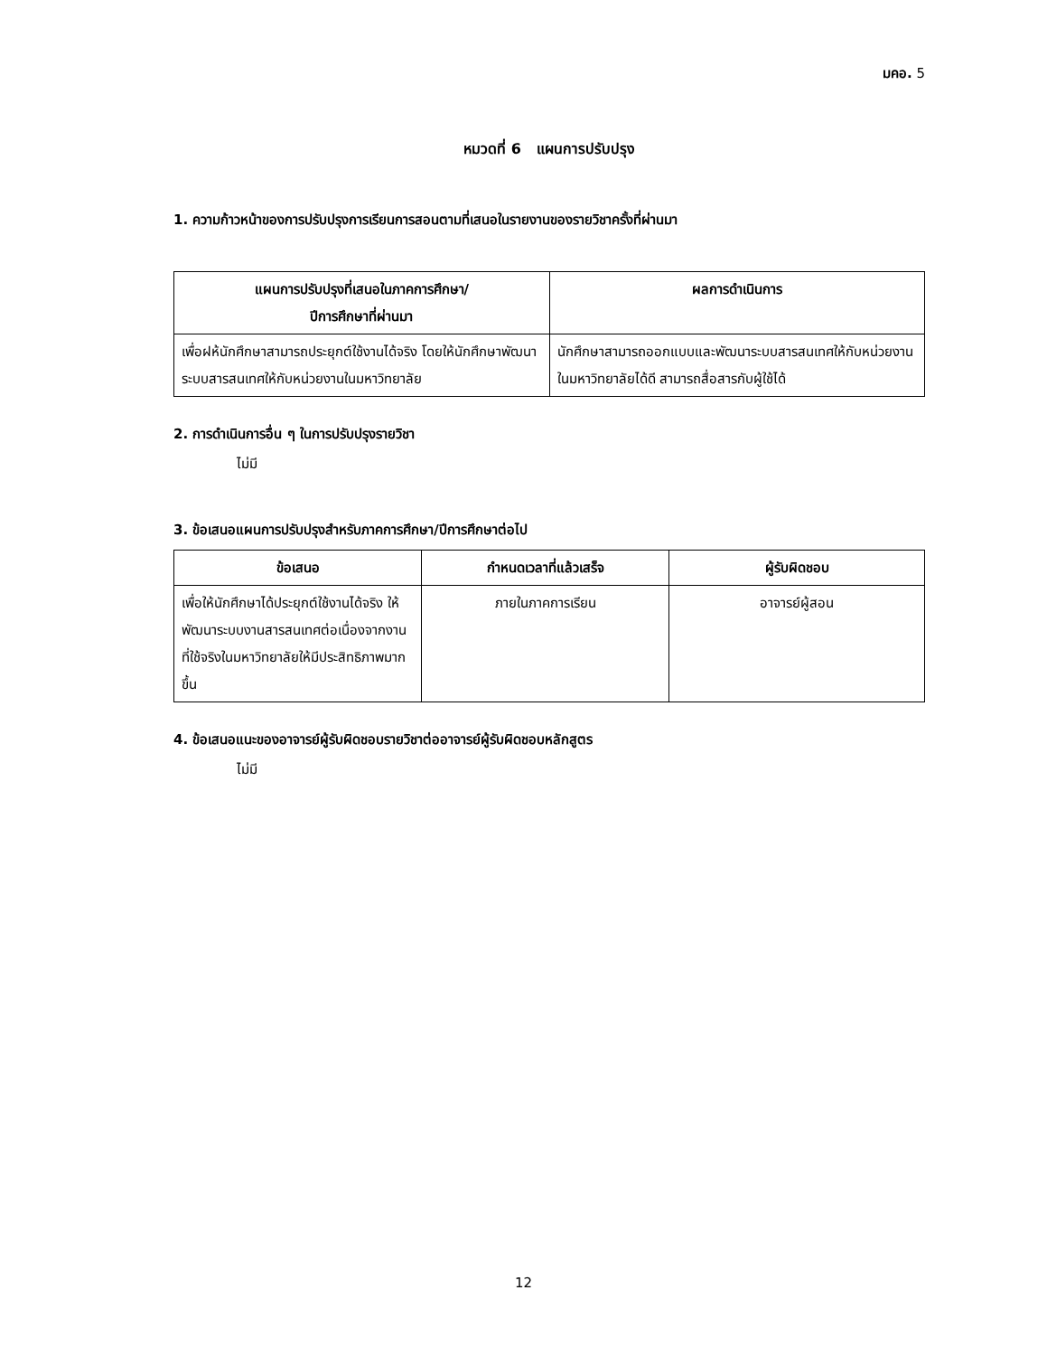มคอ. 5
หมวดที่ 6 แผนการปรับปรุง
1. ความก้าวหน้าของการปรับปรุงการเรียนการสอนตามที่เสนอในรายงานของรายวิชาครั้งที่ผ่านมา
| แผนการปรับปรุงที่เสนอในภาคการศึกษา/ ปีการศึกษาที่ผ่านมา | ผลการดำเนินการ |
| --- | --- |
| เพื่อฝห้นักศึกษาสามารถประยุกต์ใช้งานได้จริง โดยให้นักศึกษาพัฒนาระบบสารสนเทศให้กับหน่วยงานในมหาวิทยาลัย | นักศึกษาสามารถออกแบบและพัฒนาระบบสารสนเทศให้กับหน่วยงานในมหาวิทยาลัยได้ดี สามารถสื่อสารกับผู้ใช้ได้ |
2. การดำเนินการอื่น ๆ ในการปรับปรุงรายวิชา
ไม่มี
3. ข้อเสนอแผนการปรับปรุงสำหรับภาคการศึกษา/ปีการศึกษาต่อไป
| ข้อเสนอ | กำหนดเวลาที่แล้วเสร็จ | ผู้รับผิดชอบ |
| --- | --- | --- |
| เพื่อให้นักศึกษาได้ประยุกต์ใช้งานได้จริง ให้พัฒนาระบบงานสารสนเทศต่อเนื่องจากงานที่ใช้จริงในมหาวิทยาลัยให้มีประสิทธิภาพมากขึ้น | ภายในภาคการเรียน | อาจารย์ผู้สอน |
4. ข้อเสนอแนะของอาจารย์ผู้รับผิดชอบรายวิชาต่ออาจารย์ผู้รับผิดชอบหลักสูตร
ไม่มี
12